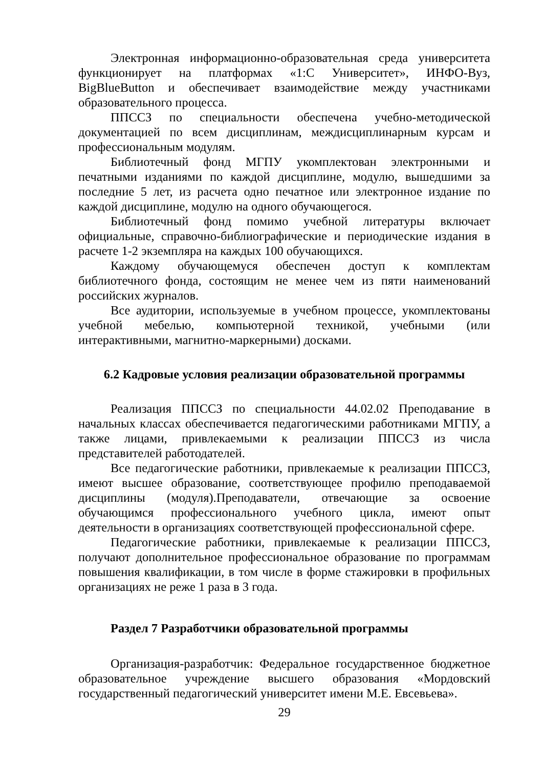Электронная информационно-образовательная среда университета функционирует на платформах «1:С Университет», ИНФО-Вуз, BigBlueButton и обеспечивает взаимодействие между участниками образовательного процесса.
ППССЗ по специальности обеспечена учебно-методической документацией по всем дисциплинам, междисциплинарным курсам и профессиональным модулям.
Библиотечный фонд МГПУ укомплектован электронными и печатными изданиями по каждой дисциплине, модулю, вышедшими за последние 5 лет, из расчета одно печатное или электронное издание по каждой дисциплине, модулю на одного обучающегося.
Библиотечный фонд помимо учебной литературы включает официальные, справочно-библиографические и периодические издания в расчете 1-2 экземпляра на каждых 100 обучающихся.
Каждому обучающемуся обеспечен доступ к комплектам библиотечного фонда, состоящим не менее чем из пяти наименований российских журналов.
Все аудитории, используемые в учебном процессе, укомплектованы учебной мебелью, компьютерной техникой, учебными (или интерактивными, магнитно-маркерными) досками.
6.2 Кадровые условия реализации образовательной программы
Реализация ППССЗ по специальности 44.02.02 Преподавание в начальных классах обеспечивается педагогическими работниками МГПУ, а также лицами, привлекаемыми к реализации ППССЗ из числа представителей работодателей.
Все педагогические работники, привлекаемые к реализации ППССЗ, имеют высшее образование, соответствующее профилю преподаваемой дисциплины (модуля).Преподаватели, отвечающие за освоение обучающимся профессионального учебного цикла, имеют опыт деятельности в организациях соответствующей профессиональной сфере.
Педагогические работники, привлекаемые к реализации ППССЗ, получают дополнительное профессиональное образование по программам повышения квалификации, в том числе в форме стажировки в профильных организациях не реже 1 раза в 3 года.
Раздел 7 Разработчики образовательной программы
Организация-разработчик: Федеральное государственное бюджетное образовательное учреждение высшего образования «Мордовский государственный педагогический университет имени М.Е. Евсевьева».
29